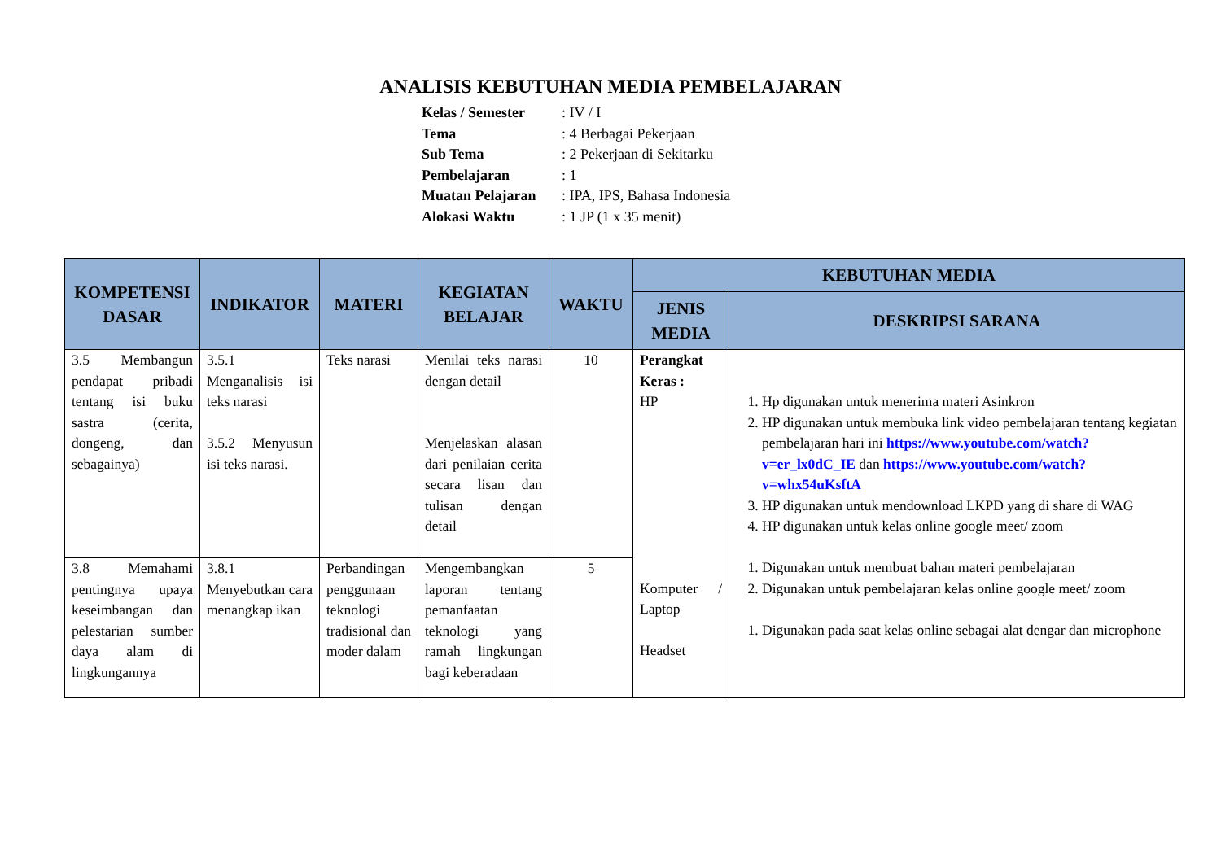ANALISIS KEBUTUHAN MEDIA PEMBELAJARAN
| Kelas / Semester | : IV / I |
| Tema | : 4 Berbagai Pekerjaan |
| Sub Tema | : 2 Pekerjaan di Sekitarku |
| Pembelajaran | : 1 |
| Muatan Pelajaran | : IPA, IPS, Bahasa Indonesia |
| Alokasi Waktu | : 1 JP (1 x 35 menit) |
| KOMPETENSI DASAR | INDIKATOR | MATERI | KEGIATAN BELAJAR | WAKTU | KEBUTUHAN MEDIA | |
| --- | --- | --- | --- | --- | --- | --- |
| | | | | | JENIS MEDIA | DESKRIPSI SARANA |
| 3.5 Membangun pendapat pribadi tentang isi buku sastra (cerita, dongeng, dan sebagainya) | 3.5.1 Menganalisis isi teks narasi 3.5.2 Menyusun isi teks narasi. | Teks narasi | Menilai teks narasi dengan detail Menjelaskan alasan dari penilaian cerita secara lisan dan tulisan dengan detail | 10 | Perangkat Keras : HP Komputer / Laptop Headset | 1. Hp digunakan untuk menerima materi Asinkron 2. HP digunakan untuk membuka link video pembelajaran tentang kegiatan pembelajaran hari ini https://www.youtube.com/watch?v=er_lx0dC_IE dan https://www.youtube.com/watch?v=whx54uKsftA 3. HP digunakan untuk mendownload LKPD yang di share di WAG 4. HP digunakan untuk kelas online google meet/ zoom 1. Digunakan untuk membuat bahan materi pembelajaran 2. Digunakan untuk pembelajaran kelas online google meet/ zoom 1. Digunakan pada saat kelas online sebagai alat dengar dan microphone |
| 3.8 Memahami pentingnya upaya keseimbangan dan pelestarian sumber daya alam di lingkungannya | 3.8.1 Menyebutkan cara menangkap ikan | Perbandingan penggunaan teknologi tradisional dan moder dalam | Mengembangkan laporan tentang pemanfaatan teknologi yang ramah lingkungan bagi keberadaan | 5 | | |